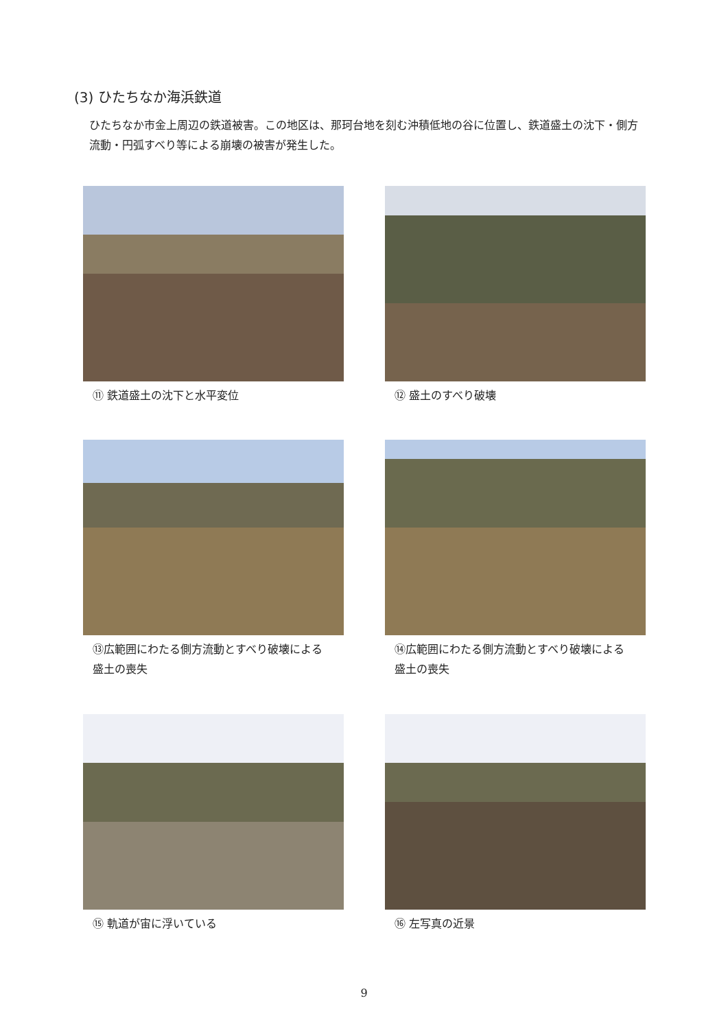(3) ひたちなか海浜鉄道
ひたちなか市金上周辺の鉄道被害。この地区は、那珂台地を刻む沖積低地の谷に位置し、鉄道盛土の沈下・側方流動・円弧すべり等による崩壊の被害が発生した。
⑪ 鉄道盛土の沈下と水平変位 ⑫ 盛土のすべり破壊
⑬広範囲にわたる側方流動とすべり破壊による盛土の喪失
⑭広範囲にわたる側方流動とすべり破壊による盛土の喪失
⑮ 軌道が宙に浮いている ⑯ 左写真の近景
9